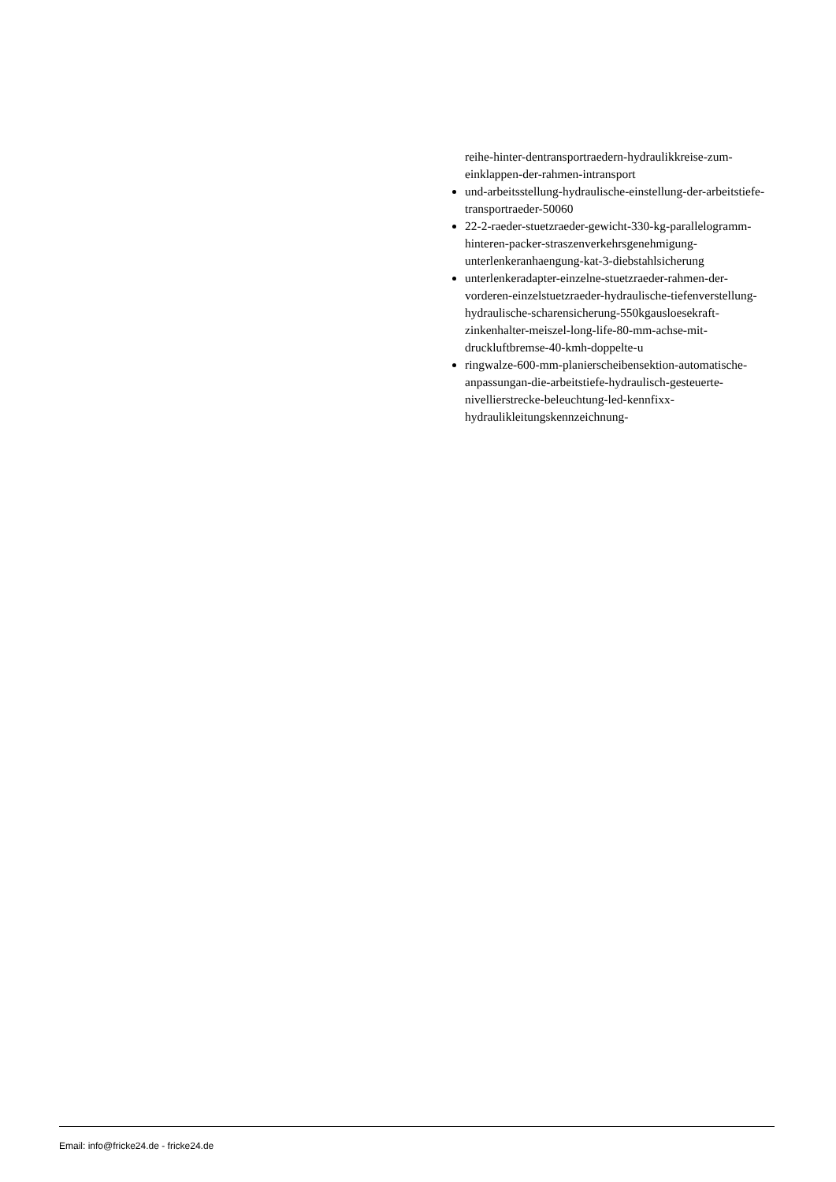reihe-hinter-dentransportraedern-hydraulikkreise-zum-einklappen-der-rahmen-intransport
und-arbeitsstellung-hydraulische-einstellung-der-arbeitstiefe-transportraeder-50060
22-2-raeder-stuetzraeder-gewicht-330-kg-parallelogramm-hinteren-packer-straszenverkehrsgenehmigung-unterlenkeranhaengung-kat-3-diebstahlsicherung
unterlenkeradapter-einzelne-stuetzraeder-rahmen-der-vorderen-einzelstuetzraeder-hydraulische-tiefenverstellung-hydraulische-scharensicherung-550kgausloesekraft-zinkenhalter-meiszel-long-life-80-mm-achse-mit-druckluftbremse-40-kmh-doppelte-u
ringwalze-600-mm-planierscheibensektion-automatische-anpassungan-die-arbeitstiefe-hydraulisch-gesteuerte-nivellierstrecke-beleuchtung-led-kennfixx-hydraulikleitungskennzeichnung-
Email: info@fricke24.de - fricke24.de